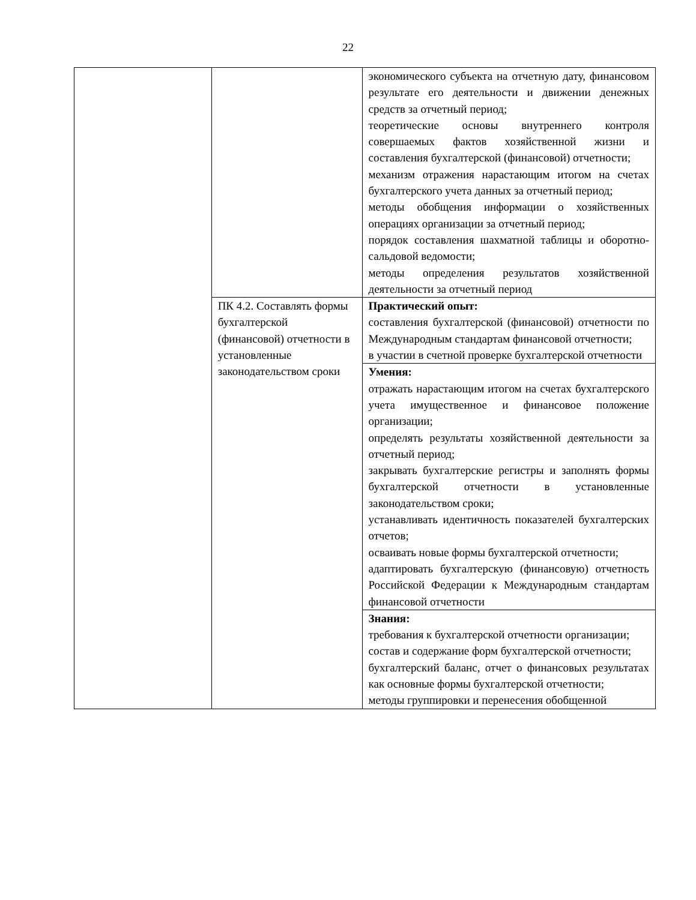22
| | | экономического субъекта на отчетную дату, финансовом результате его деятельности и движении денежных средств за отчетный период; теоретические основы внутреннего контроля совершаемых фактов хозяйственной жизни и составления бухгалтерской (финансовой) отчетности; механизм отражения нарастающим итогом на счетах бухгалтерского учета данных за отчетный период; методы обобщения информации о хозяйственных операциях организации за отчетный период; порядок составления шахматной таблицы и оборотно-сальдовой ведомости; методы определения результатов хозяйственной деятельности за отчетный период |
| | ПК 4.2. Составлять формы бухгалтерской (финансовой) отчетности в установленные законодательством сроки | Практический опыт: составления бухгалтерской (финансовой) отчетности по Международным стандартам финансовой отчетности; в участии в счетной проверке бухгалтерской отчетности |
| | | Умения: отражать нарастающим итогом на счетах бухгалтерского учета имущественное и финансовое положение организации; определять результаты хозяйственной деятельности за отчетный период; закрывать бухгалтерские регистры и заполнять формы бухгалтерской отчетности в установленные законодательством сроки; устанавливать идентичность показателей бухгалтерских отчетов; осваивать новые формы бухгалтерской отчетности; адаптировать бухгалтерскую (финансовую) отчетность Российской Федерации к Международным стандартам финансовой отчетности |
| | | Знания: требования к бухгалтерской отчетности организации; состав и содержание форм бухгалтерской отчетности; бухгалтерский баланс, отчет о финансовых результатах как основные формы бухгалтерской отчетности; методы группировки и перенесения обобщенной |